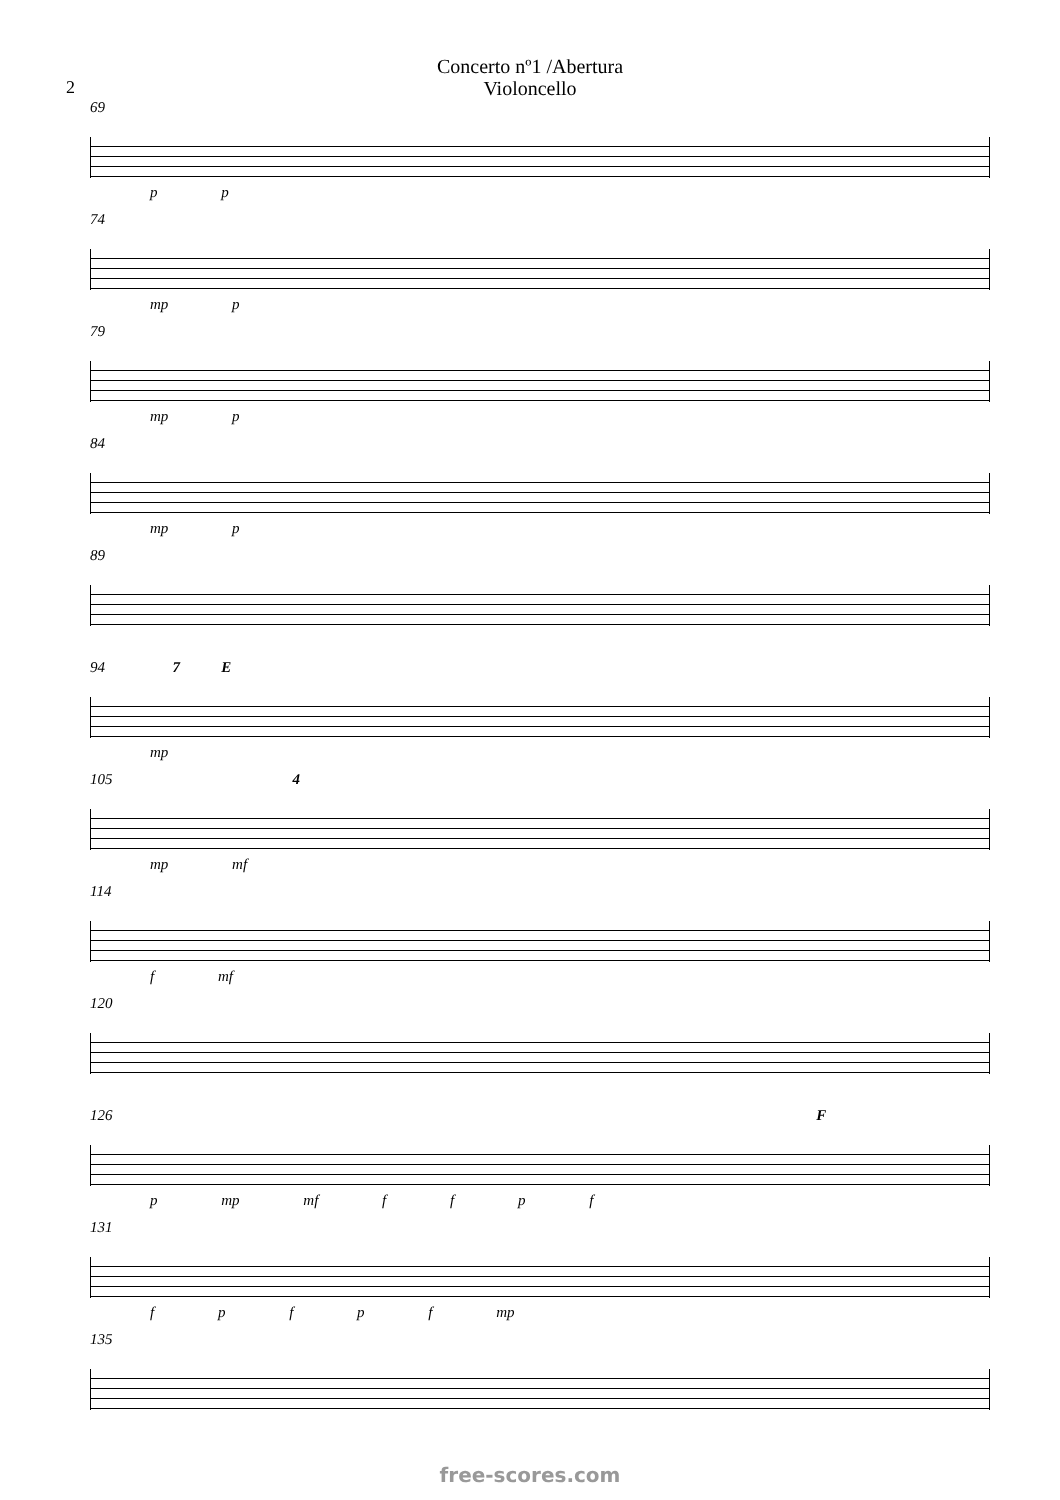2
Concerto nº1 /Abertura
Violoncello
69
p p
74
mp p
79
mp p
84
mp p
89
94 7 E
mp
105 4
mp mf
114
f mf
120
126 F
p mp mf f f p f
131
f p f p f mp
135
free-scores.com